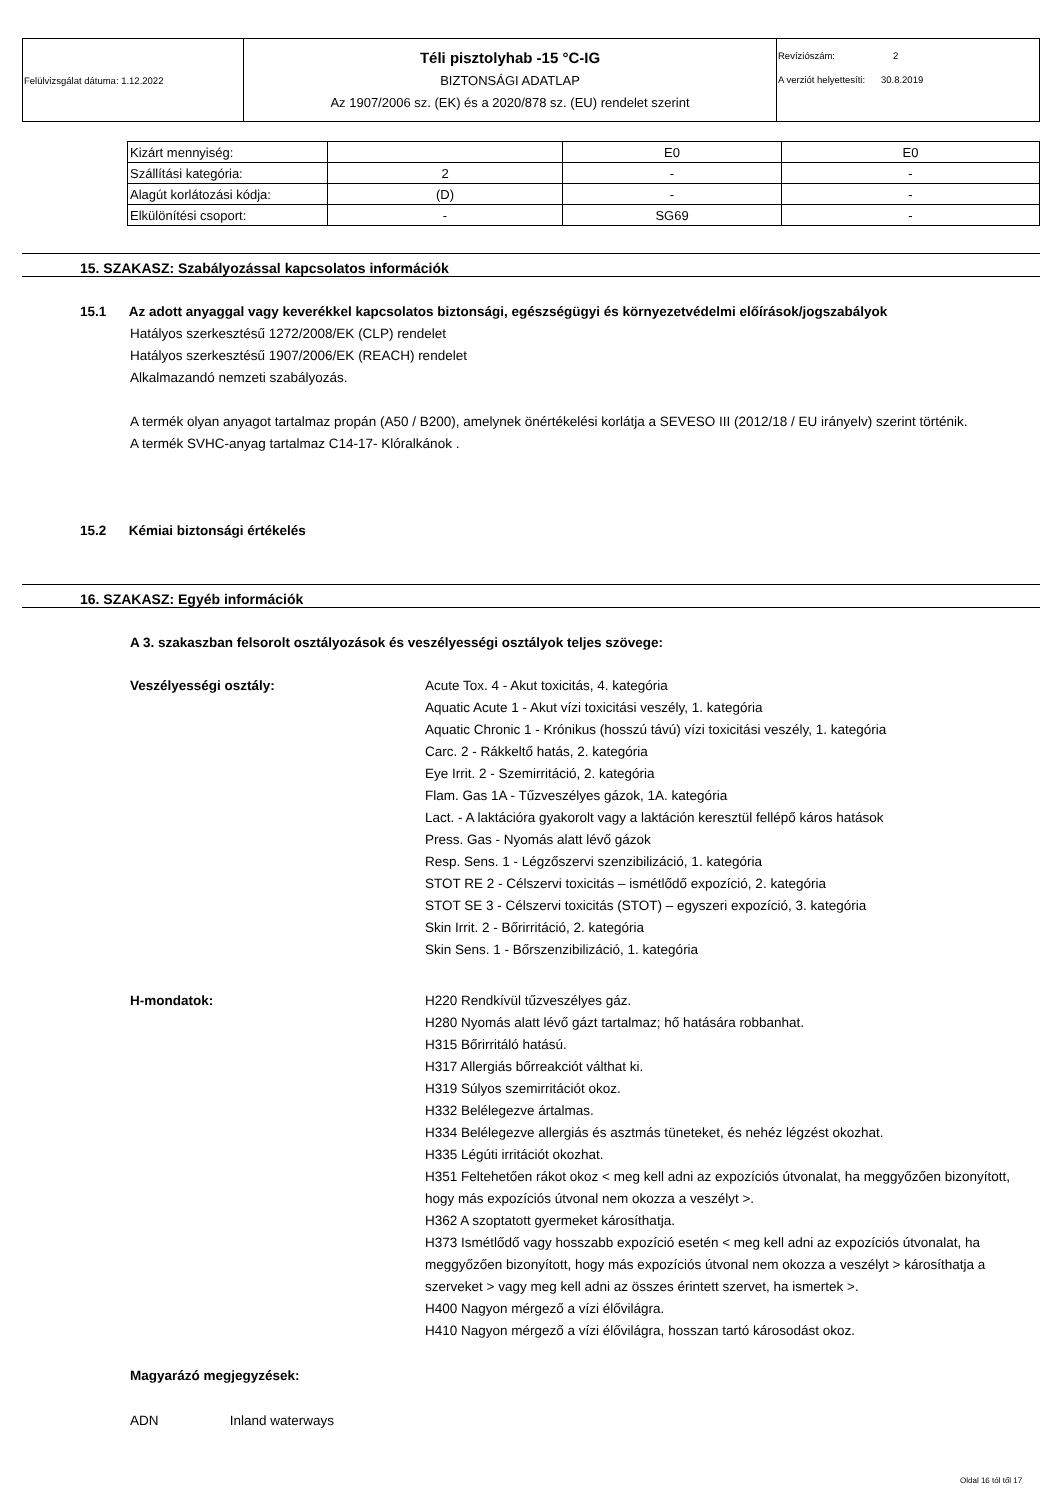| Felülvizsgálat dátuma: 1.12.2022 | Téli pisztolyhab -15 °C-IG BIZTONSÁGI ADATLAP Az 1907/2006 sz. (EK) és a 2020/878 sz. (EU) rendelet szerint | Revíziószám: 2 A verziót helyettesíti: 30.8.2019 |
| Kizárt mennyiség: | | E0 | E0 |
| Szállítási kategória: | 2 | - | - |
| Alagút korlátozási kódja: | (D) | - | - |
| Elkülönítési csoport: | - | SG69 | - |
15. SZAKASZ: Szabályozással kapcsolatos információk
15.1 Az adott anyaggal vagy keverékkel kapcsolatos biztonsági, egészségügyi és környezetvédelmi előírások/jogszabályok
Hatályos szerkesztésű 1272/2008/EK (CLP) rendelet
Hatályos szerkesztésű 1907/2006/EK (REACH) rendelet
Alkalmazandó nemzeti szabályozás.
A termék olyan anyagot tartalmaz propán (A50 / B200), amelynek önértékelési korlátja a SEVESO III (2012/18 / EU irányelv) szerint történik.
A termék SVHC-anyag tartalmaz C14-17- Klóralkánok .
15.2 Kémiai biztonsági értékelés
16. SZAKASZ: Egyéb információk
A 3. szakaszban felsorolt osztályozások és veszélyességi osztályok teljes szövege:
Veszélyességi osztály:
Acute Tox. 4 - Akut toxicitás, 4. kategória
Aquatic Acute 1 - Akut vízi toxicitási veszély, 1. kategória
Aquatic Chronic 1 - Krónikus (hosszú távú) vízi toxicitási veszély, 1. kategória
Carc. 2 - Rákkeltő hatás, 2. kategória
Eye Irrit. 2 - Szemirritáció, 2. kategória
Flam. Gas 1A - Tűzveszélyes gázok, 1A. kategória
Lact. - A laktációra gyakorolt vagy a laktáción keresztül fellépő káros hatások
Press. Gas - Nyomás alatt lévő gázok
Resp. Sens. 1 - Légzőszervi szenzibilizáció, 1. kategória
STOT RE 2 - Célszervi toxicitás – ismétlődő expozíció, 2. kategória
STOT SE 3 - Célszervi toxicitás (STOT) – egyszeri expozíció, 3. kategória
Skin Irrit. 2 - Bőrirritáció, 2. kategória
Skin Sens. 1 - Bőrszenzibilizáció, 1. kategória
H-mondatok:
H220 Rendkívül tűzveszélyes gáz.
H280 Nyomás alatt lévő gázt tartalmaz; hő hatására robbanhat.
H315 Bőrirritáló hatású.
H317 Allergiás bőrreakciót válthat ki.
H319 Súlyos szemirritációt okoz.
H332 Belélegezve ártalmas.
H334 Belélegezve allergiás és asztmás tüneteket, és nehéz légzést okozhat.
H335 Légúti irritációt okozhat.
H351 Feltehetően rákot okoz < meg kell adni az expozíciós útvonalat, ha meggyőzően bizonyított, hogy más expozíciós útvonal nem okozza a veszélyt >.
H362 A szoptatott gyermeket károsíthatja.
H373 Ismétlődő vagy hosszabb expozíció esetén < meg kell adni az expozíciós útvonalat, ha meggyőzően bizonyított, hogy más expozíciós útvonal nem okozza a veszélyt > károsíthatja a szerveket > vagy meg kell adni az összes érintett szervet, ha ismertek >.
H400 Nagyon mérgező a vízi élővilágra.
H410 Nagyon mérgező a vízi élővilágra, hosszan tartó károsodást okoz.
Magyarázó megjegyzések:
ADN Inland waterways
Oldal 16 tól től 17